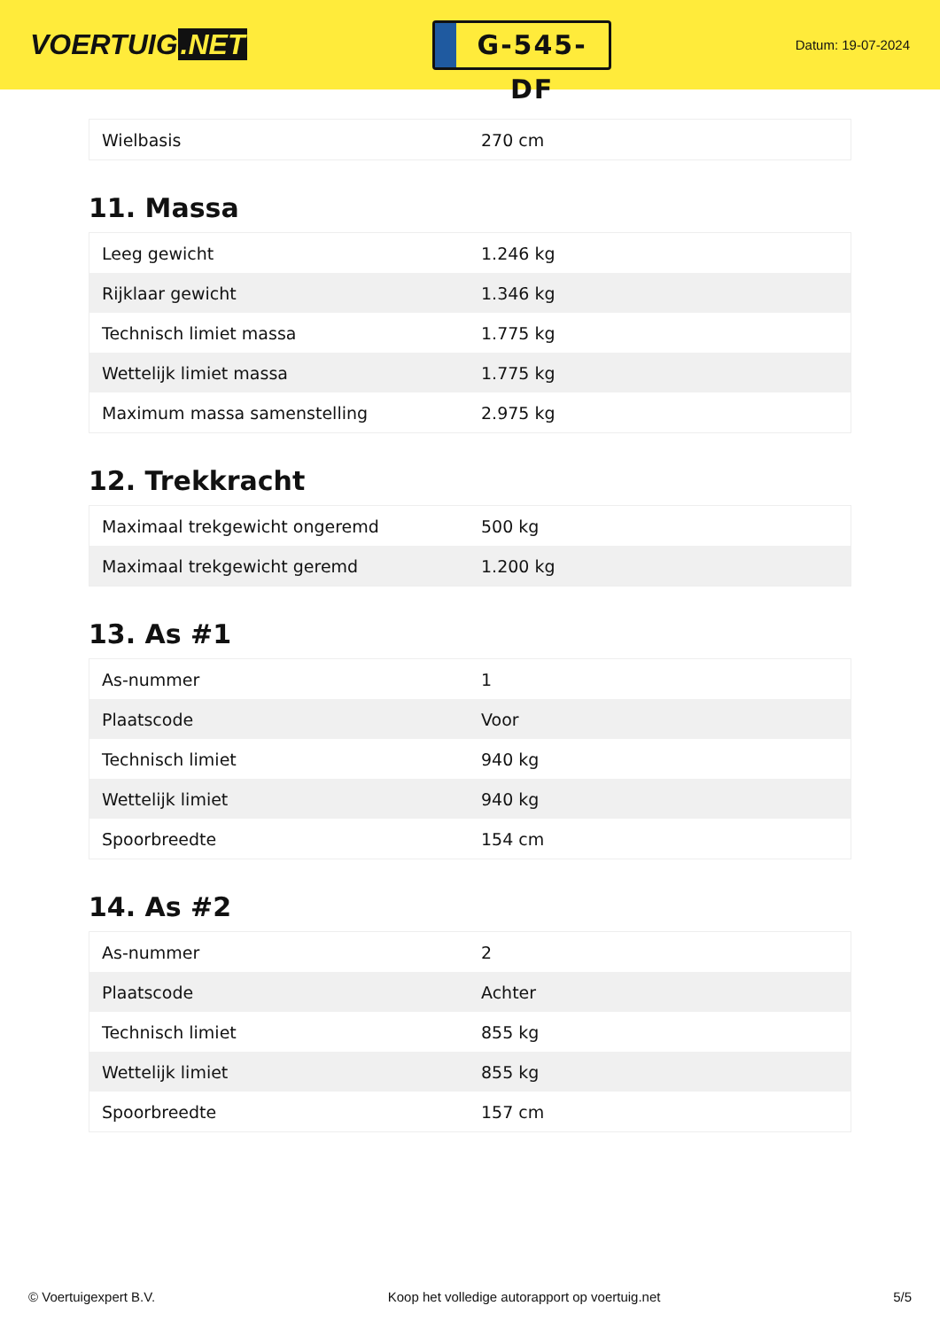VOERTUIG.NET
G-545-DF
Datum: 19-07-2024
| Wielbasis | 270 cm |
11. Massa
| Leeg gewicht | 1.246 kg |
| Rijklaar gewicht | 1.346 kg |
| Technisch limiet massa | 1.775 kg |
| Wettelijk limiet massa | 1.775 kg |
| Maximum massa samenstelling | 2.975 kg |
12. Trekkracht
| Maximaal trekgewicht ongeremd | 500 kg |
| Maximaal trekgewicht geremd | 1.200 kg |
13. As #1
| As-nummer | 1 |
| Plaatscode | Voor |
| Technisch limiet | 940 kg |
| Wettelijk limiet | 940 kg |
| Spoorbreedte | 154 cm |
14. As #2
| As-nummer | 2 |
| Plaatscode | Achter |
| Technisch limiet | 855 kg |
| Wettelijk limiet | 855 kg |
| Spoorbreedte | 157 cm |
© Voertuigexpert B.V. Koop het volledige autorapport op voertuig.net 5/5